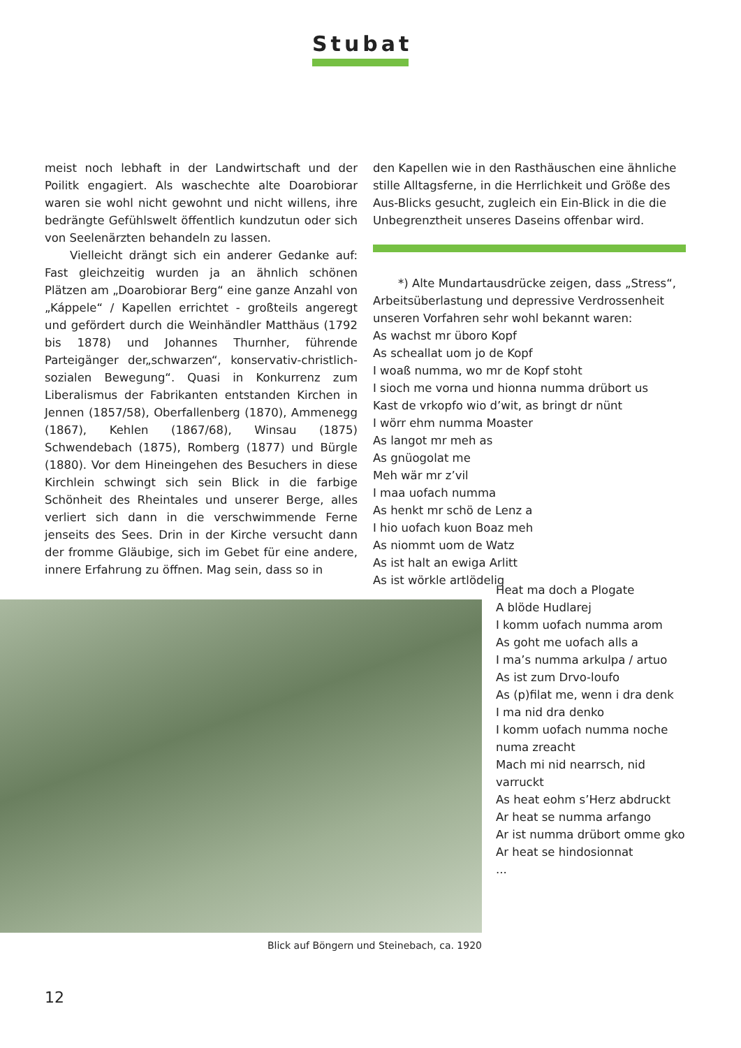Stubat
meist noch lebhaft in der Landwirtschaft und der Poilitk engagiert. Als waschechte alte Doarobiorar waren sie wohl nicht gewohnt und nicht willens, ihre bedrängte Gefühlswelt öffentlich kundzutun oder sich von Seelenärzten behandeln zu lassen.
Vielleicht drängt sich ein anderer Gedanke auf: Fast gleichzeitig wurden ja an ähnlich schönen Plätzen am „Doarobiorar Berg“ eine ganze Anzahl von „Káppele“ / Kapellen errichtet - großteils angeregt und gefördert durch die Weinhändler Matthäus (1792 bis 1878) und Johannes Thurnher, führende Parteigänger der„schwarzen“, konservativ-christlich-sozialen Bewegung“. Quasi in Konkurrenz zum Liberalismus der Fabrikanten entstanden Kirchen in Jennen (1857/58), Oberfallenberg (1870), Ammenegg (1867), Kehlen (1867/68), Winsau (1875) Schwendebach (1875), Romberg (1877) und Bürgle (1880). Vor dem Hineingehen des Besuchers in diese Kirchlein schwingt sich sein Blick in die farbige Schönheit des Rheintales und unserer Berge, alles verliert sich dann in die verschwimmende Ferne jenseits des Sees. Drin in der Kirche versucht dann der fromme Gläubige, sich im Gebet für eine andere, innere Erfahrung zu öffnen. Mag sein, dass so in
den Kapellen wie in den Rasthäuschen eine ähnliche stille Alltagsferne, in die Herrlichkeit und Größe des Aus-Blicks gesucht, zugleich ein Ein-Blick in die die Unbegrenztheit unseres Daseins offenbar wird.
*) Alte Mundartausdrücke zeigen, dass „Stress“, Arbeitsüberlastung und depressive Verdrossenheit unseren Vorfahren sehr wohl bekannt waren:
As wachst mr üboro Kopf
As scheallat uom jo de Kopf
I woaß numma, wo mr de Kopf stoht
I sioch me vorna und hionna numma drübort us
Kast de vrkopfo wio d’wit, as bringt dr nünt
I wörr ehm numma Moaster
As langot mr meh as
As gnüogolat me
Meh wär mr z’vil
I maa uofach numma
As henkt mr schö de Lenz a
I hio uofach kuon Boaz meh
As niommt uom de Watz
As ist halt an ewiga Arlitt
As ist wörkle artlödelig
Heat ma doch a Plogate
A blöde Hudlarej
I komm uofach numma arom
As goht me uofach alls a
I ma’s numma arkulpa / artuo
As ist zum Drvo-loufo
As (p)filat me, wenn i dra denk
I ma nid dra denko
I komm uofach numma noche
numa zreacht
Mach mi nid nearrsch, nid
varruckt
As heat eohm s’Herz abdruckt
Ar heat se numma arfango
Ar ist numma drübort omme gko
Ar heat se hindosionnat
...
Blick auf Böngern und Steinebach, ca. 1920
12